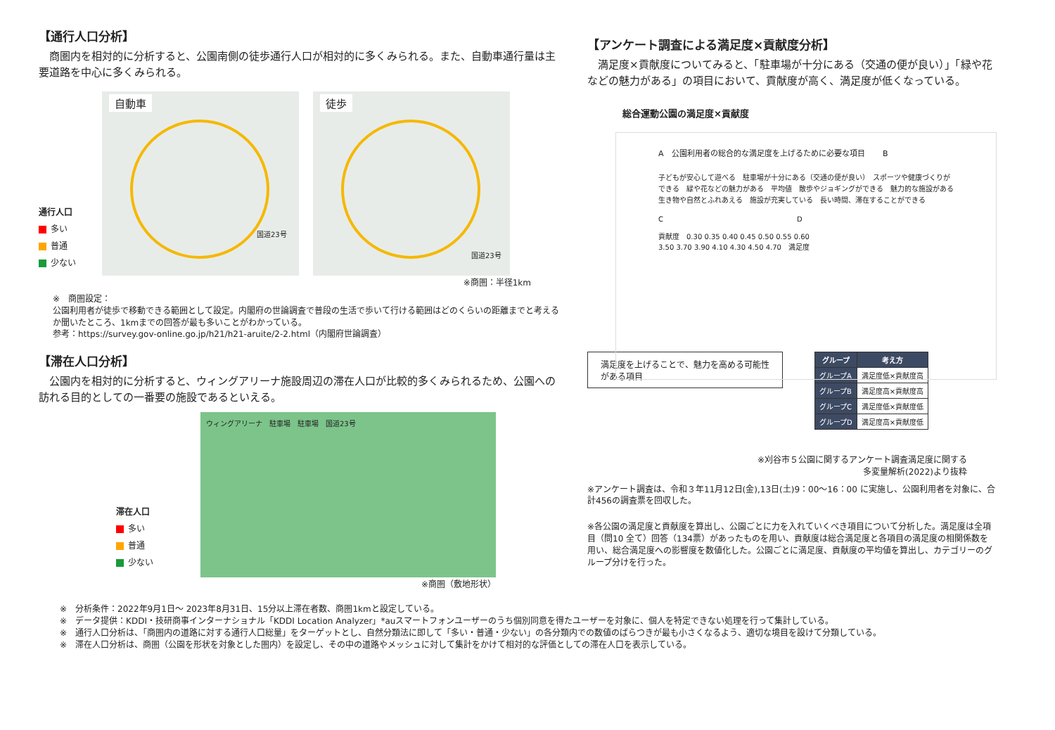【通行人口分析】
　商圏内を相対的に分析すると、公園南側の徒歩通行人口が相対的に多くみられる。また、自動車通行量は主要道路を中心に多くみられる。
通行人口
多い
普通
少ない
自動車
国道23号
徒歩
国道23号
※商圏：半径1km
※　商圏設定：
公園利用者が徒歩で移動できる範囲として設定。内閣府の世論調査で普段の生活で歩いて行ける範囲はどのくらいの距離までと考えるか聞いたところ、1kmまでの回答が最も多いことがわかっている。
参考：https://survey.gov-online.go.jp/h21/h21-aruite/2-2.html（内閣府世論調査）
【滞在人口分析】
　公園内を相対的に分析すると、ウィングアリーナ施設周辺の滞在人口が比較的多くみられるため、公園への訪れる目的としての一番要の施設であるといえる。
滞在人口
多い
普通
少ない
ウィングアリーナ　駐車場　駐車場　国道23号
※商圏（敷地形状）
【アンケート調査による満足度×貢献度分析】
　満足度×貢献度についてみると、「駐車場が十分にある（交通の便が良い）」「緑や花などの魅力がある」の項目において、貢献度が高く、満足度が低くなっている。
総合運動公園の満足度×貢献度
A　公園利用者の総合的な満足度を上げるために必要な項目 　　B
子どもが安心して遊べる　駐車場が十分にある（交通の便が良い）　スポーツや健康づくりができる　緑や花などの魅力がある　平均値　散歩やジョギングができる　魅力的な施設がある　生き物や自然とふれあえる　施設が充実している　長い時間、滞在することができる
C　　　　　　　　　　　　　　　　　　　D
貢献度　0.30 0.35 0.40 0.45 0.50 0.55 0.60
3.50 3.70 3.90 4.10 4.30 4.50 4.70　満足度
満足度を上げることで、魅力を高める可能性がある項目
| グループ | 考え方 |
| --- | --- |
| グループA | 満足度低×貢献度高 |
| グループB | 満足度高×貢献度高 |
| グループC | 満足度低×貢献度低 |
| グループD | 満足度高×貢献度低 |
※刈谷市５公園に関するアンケート調査満足度に関する
多変量解析(2022)より抜粋
※アンケート調査は、令和３年11月12日(金),13日(土)9：00～16：00 に実施し、公園利用者を対象に、合計456の調査票を回収した。
※各公園の満足度と貢献度を算出し、公園ごとに力を入れていくべき項目について分析した。満足度は全項目（問10 全て）回答（134票）があったものを用い、貢献度は総合満足度と各項目の満足度の相関係数を用い、総合満足度への影響度を数値化した。公園ごとに満足度、貢献度の平均値を算出し、カテゴリーのグループ分けを行った。
※　分析条件：2022年9月1日～ 2023年8月31日、15分以上滞在者数、商圏1kmと設定している。
※　データ提供：KDDI・技研商事インターナショナル「KDDI Location Analyzer」*auスマートフォンユーザーのうち個別同意を得たユーザーを対象に、個人を特定できない処理を行って集計している。
※　通行人口分析は、「商圏内の道路に対する通行人口総量」をターゲットとし、自然分類法に即して「多い・普通・少ない」の各分類内での数値のばらつきが最も小さくなるよう、適切な境目を設けて分類している。
※　滞在人口分析は、商圏（公園を形状を対象とした圏内）を設定し、その中の道路やメッシュに対して集計をかけて相対的な評価としての滞在人口を表示している。